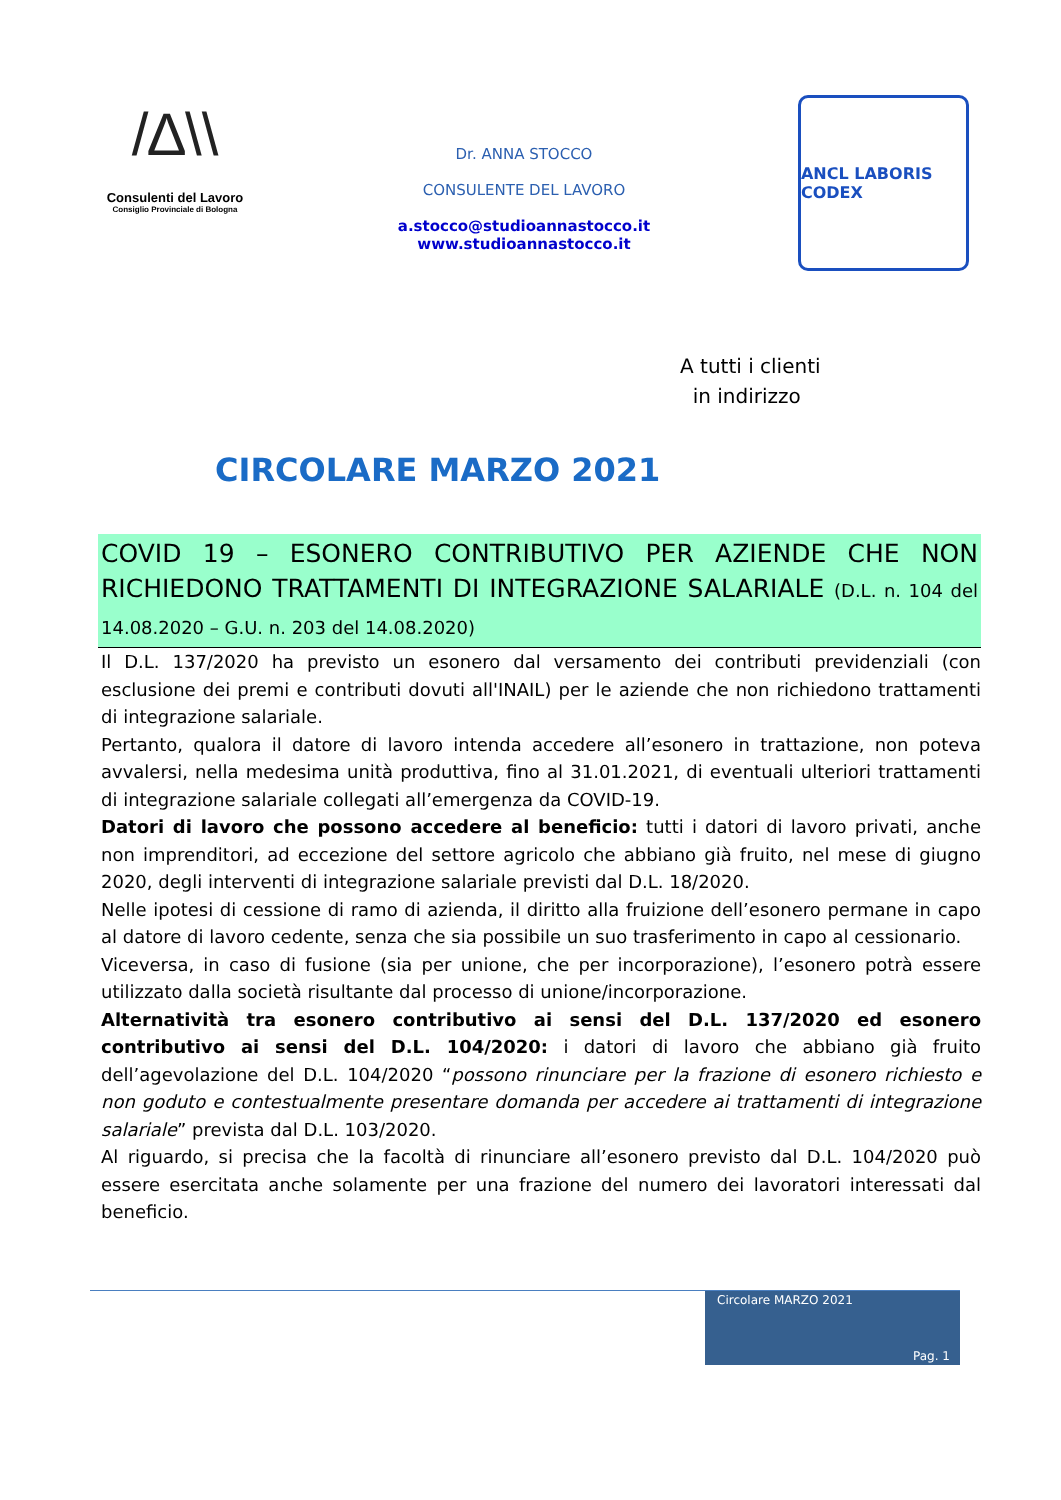/∆\\
Consulenti del Lavoro
Consiglio Provinciale di Bologna
Dr. ANNA STOCCO
CONSULENTE DEL LAVORO
a.stocco@studioannastocco.it
www.studioannastocco.it
ANCL LABORIS CODEX
A tutti i clienti
in indirizzo
CIRCOLARE MARZO 2021
COVID 19 – ESONERO CONTRIBUTIVO PER AZIENDE CHE NON RICHIEDONO TRATTAMENTI DI INTEGRAZIONE SALARIALE (D.L. n. 104 del 14.08.2020 – G.U. n. 203 del 14.08.2020)
Il D.L. 137/2020 ha previsto un esonero dal versamento dei contributi previdenziali (con esclusione dei premi e contributi dovuti all'INAIL) per le aziende che non richiedono trattamenti di integrazione salariale.
Pertanto, qualora il datore di lavoro intenda accedere all’esonero in trattazione, non poteva avvalersi, nella medesima unità produttiva, fino al 31.01.2021, di eventuali ulteriori trattamenti di integrazione salariale collegati all’emergenza da COVID-19.
Datori di lavoro che possono accedere al beneficio: tutti i datori di lavoro privati, anche non imprenditori, ad eccezione del settore agricolo che abbiano già fruito, nel mese di giugno 2020, degli interventi di integrazione salariale previsti dal D.L. 18/2020.
Nelle ipotesi di cessione di ramo di azienda, il diritto alla fruizione dell’esonero permane in capo al datore di lavoro cedente, senza che sia possibile un suo trasferimento in capo al cessionario.
Viceversa, in caso di fusione (sia per unione, che per incorporazione), l’esonero potrà essere utilizzato dalla società risultante dal processo di unione/incorporazione.
Alternatività tra esonero contributivo ai sensi del D.L. 137/2020 ed esonero contributivo ai sensi del D.L. 104/2020: i datori di lavoro che abbiano già fruito dell’agevolazione del D.L. 104/2020 “possono rinunciare per la frazione di esonero richiesto e non goduto e contestualmente presentare domanda per accedere ai trattamenti di integrazione salariale” prevista dal D.L. 103/2020.
Al riguardo, si precisa che la facoltà di rinunciare all’esonero previsto dal D.L. 104/2020 può essere esercitata anche solamente per una frazione del numero dei lavoratori interessati dal beneficio.
Circolare MARZO 2021
Pag. 1